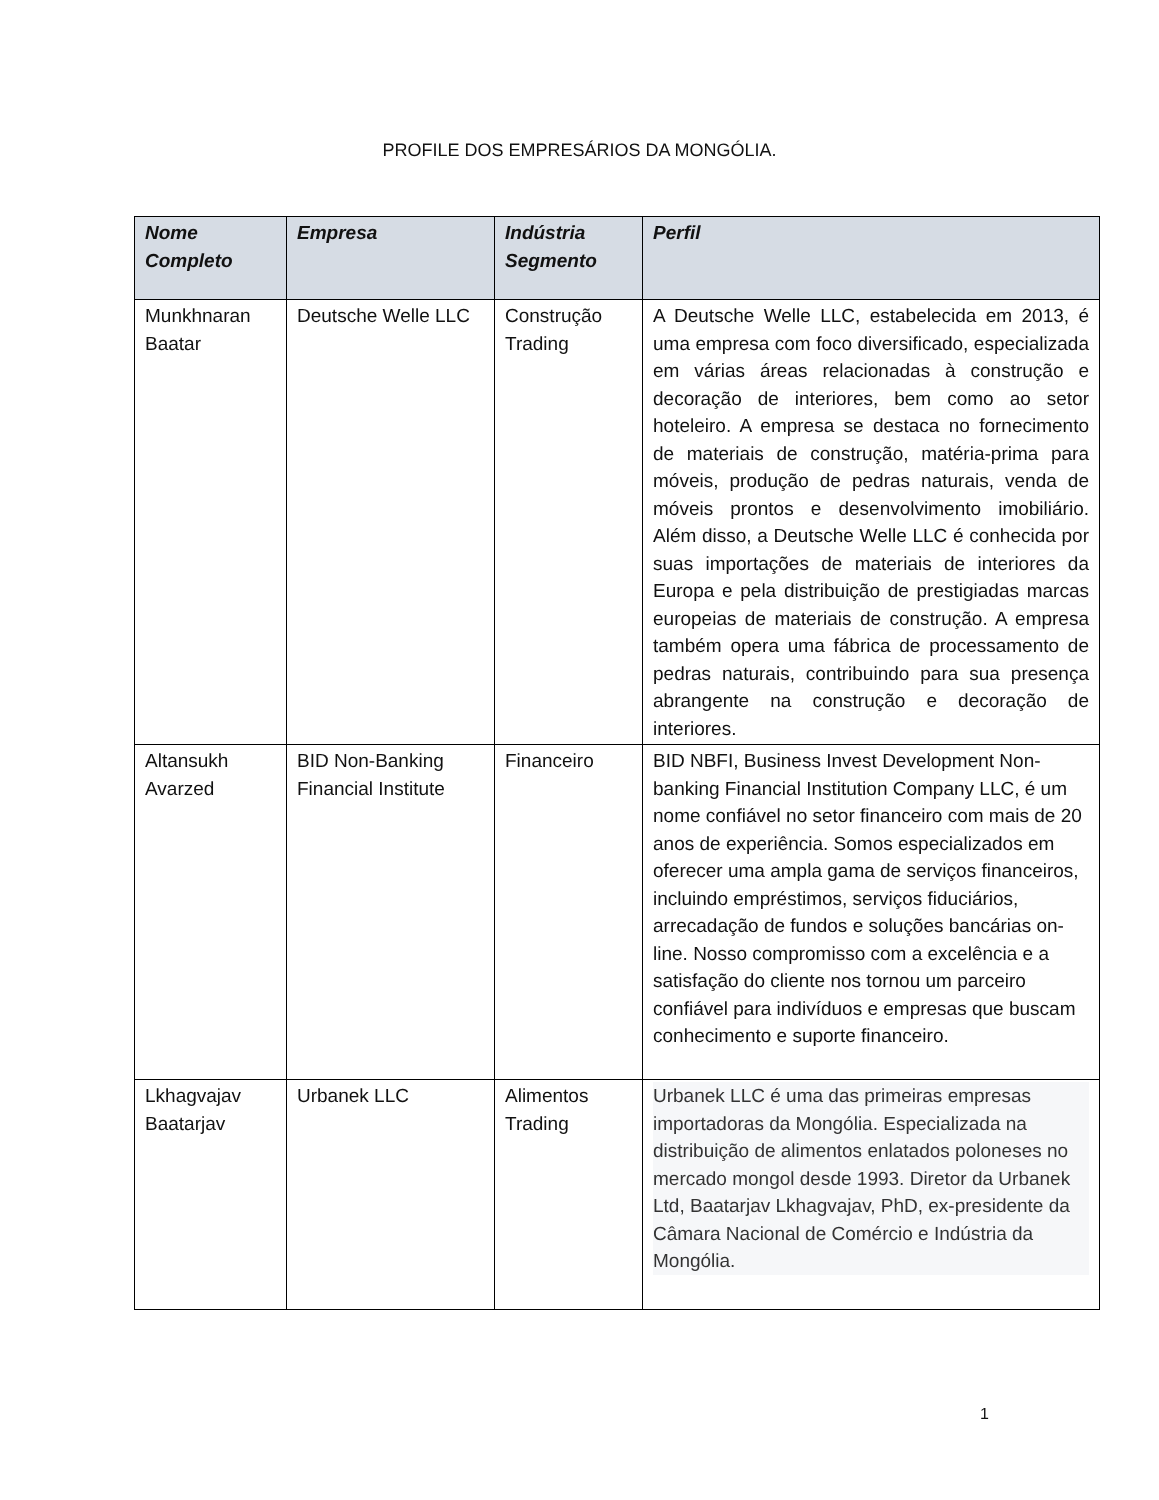PROFILE DOS EMPRESÁRIOS DA MONGÓLIA.
| Nome Completo | Empresa | Indústria Segmento | Perfil |
| --- | --- | --- | --- |
| Munkhnaran Baatar | Deutsche Welle LLC | Construção Trading | A Deutsche Welle LLC, estabelecida em 2013, é uma empresa com foco diversificado, especializada em várias áreas relacionadas à construção e decoração de interiores, bem como ao setor hoteleiro. A empresa se destaca no fornecimento de materiais de construção, matéria-prima para móveis, produção de pedras naturais, venda de móveis prontos e desenvolvimento imobiliário. Além disso, a Deutsche Welle LLC é conhecida por suas importações de materiais de interiores da Europa e pela distribuição de prestigiadas marcas europeias de materiais de construção. A empresa também opera uma fábrica de processamento de pedras naturais, contribuindo para sua presença abrangente na construção e decoração de interiores. |
| Altansukh Avarzed | BID Non-Banking Financial Institute | Financeiro | BID NBFI, Business Invest Development Non-banking Financial Institution Company LLC, é um nome confiável no setor financeiro com mais de 20 anos de experiência. Somos especializados em oferecer uma ampla gama de serviços financeiros, incluindo empréstimos, serviços fiduciários, arrecadação de fundos e soluções bancárias on-line. Nosso compromisso com a excelência e a satisfação do cliente nos tornou um parceiro confiável para indivíduos e empresas que buscam conhecimento e suporte financeiro. |
| Lkhagvajav Baatarjav | Urbanek LLC | Alimentos Trading | Urbanek LLC é uma das primeiras empresas importadoras da Mongólia. Especializada na distribuição de alimentos enlatados poloneses no mercado mongol desde 1993. Diretor da Urbanek Ltd, Baatarjav Lkhagvajav, PhD, ex-presidente da Câmara Nacional de Comércio e Indústria da Mongólia. |
1